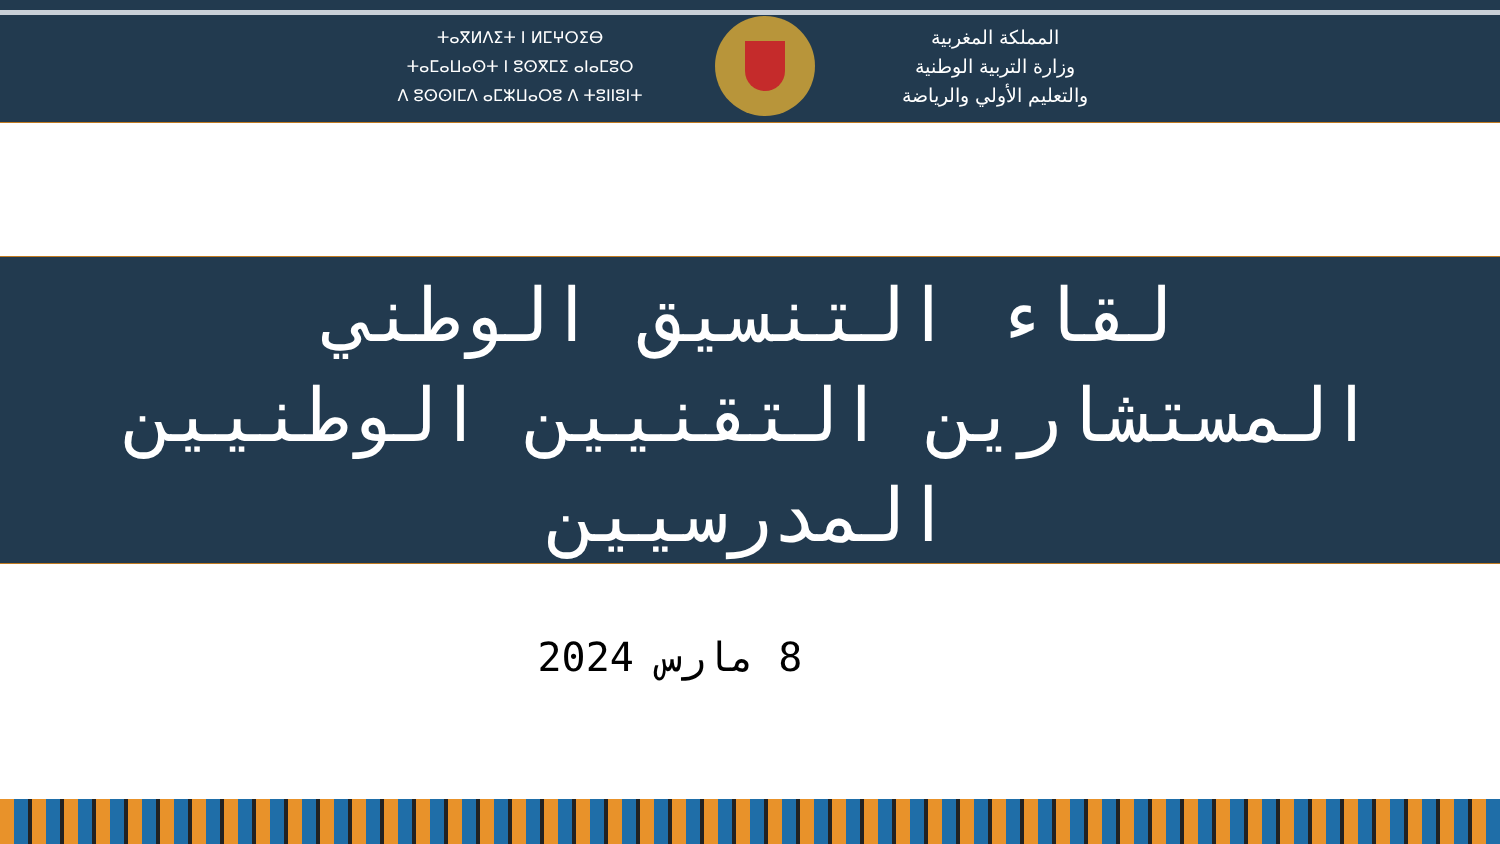ⵜⴰⴳⵍⴷⵉⵜ ⵏ ⵍⵎⵖⵔⵉⴱ
ⵜⴰⵎⴰⵡⴰⵙⵜ ⵏ ⵓⵙⴳⵎⵉ ⴰⵏⴰⵎⵓⵔ
ⴷ ⵓⵙⵙⵏⵎⴷ ⴰⵎⵣⵡⴰⵔⵓ ⴷ ⵜⵓⵏⵏⵓⵏⵜ
المملكة المغربية
وزارة التربية الوطنية
والتعليم الأولي والرياضة
لقاء التنسيق الوطني
المستشارين التقنيين الوطنيين
المدرسيين
8 مارس 2024